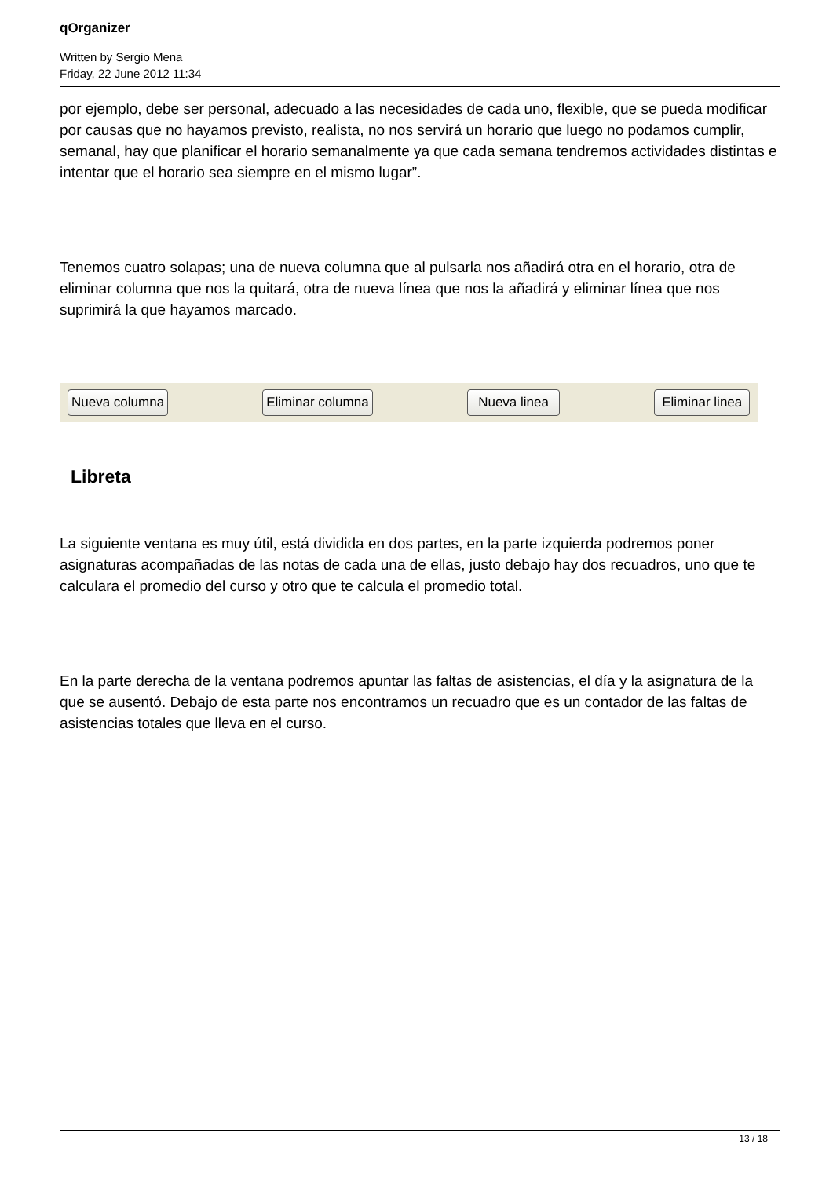qOrganizer
Written by Sergio Mena
Friday, 22 June 2012 11:34
por ejemplo, debe ser personal, adecuado a las necesidades de cada uno, flexible, que se pueda modificar por causas que no hayamos previsto, realista, no nos servirá un horario que luego no podamos cumplir, semanal, hay que planificar el horario semanalmente ya que cada semana tendremos actividades distintas e intentar que el horario sea siempre en el mismo lugar”.
Tenemos cuatro solapas; una de nueva columna que al pulsarla nos añadirá otra en el horario, otra de eliminar columna que nos la quitará, otra de nueva línea que nos la añadirá y eliminar línea que nos suprimirá la que hayamos marcado.
Nueva columna Eliminar columna Nueva linea Eliminar linea
Libreta
La siguiente ventana es muy útil, está dividida en dos partes, en la parte izquierda podremos poner asignaturas acompañadas de las notas de cada una de ellas, justo debajo hay dos recuadros, uno que te calculara el promedio del curso y otro que te calcula el promedio total.
En la parte derecha de la ventana podremos apuntar las faltas de asistencias, el día y la asignatura de la que se ausentó. Debajo de esta parte nos encontramos un recuadro que es un contador de las faltas de asistencias totales que lleva en el curso.
13 / 18